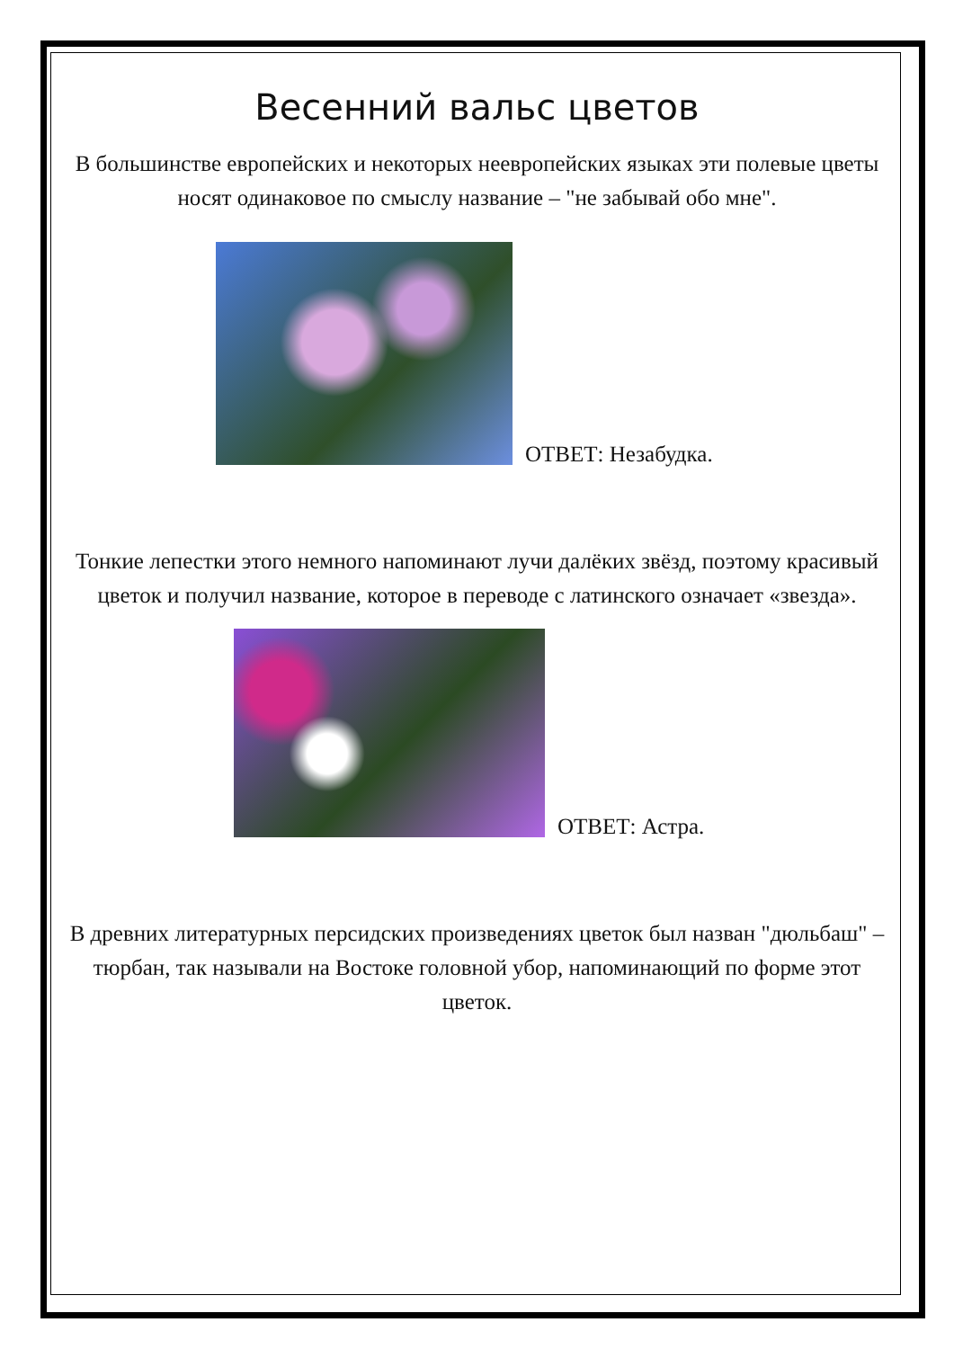Весенний вальс цветов
В большинстве европейских и некоторых неевропейских языках эти полевые цветы носят одинаковое по смыслу название – "не забывай обо мне".
ОТВЕТ: Незабудка.
Тонкие лепестки этого немного напоминают лучи далёких звёзд, поэтому красивый цветок и получил название, которое в переводе с латинского означает «звезда».
ОТВЕТ: Астра.
В древних литературных персидских произведениях цветок был назван "дюльбаш" – тюрбан, так называли на Востоке головной убор, напоминающий по форме этот цветок.